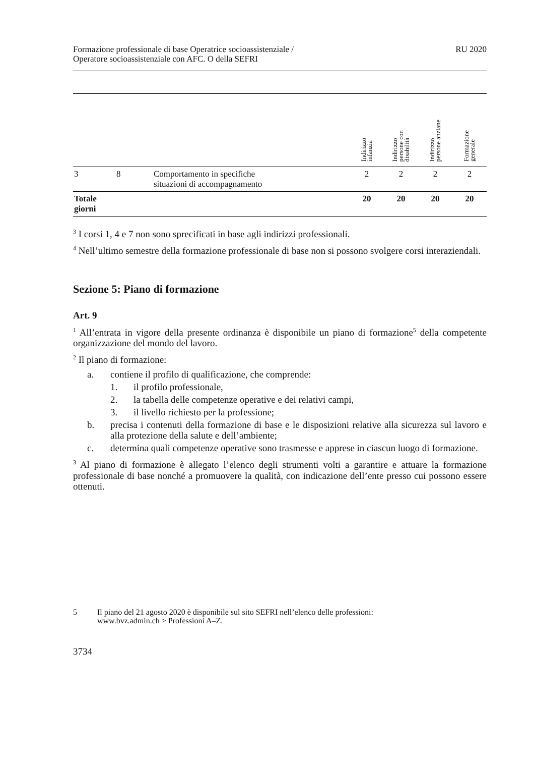Formazione professionale di base Operatrice socioassistenziale /
Operatore socioassistenziale con AFC. O della SEFRI
RU 2020
| | | | Indirizzo infanzia | Indirizzo persone con disabilità | Indirizzo persone anziane | Formazione generale |
| --- | --- | --- | --- | --- | --- | --- |
| 3 | 8 | Comportamento in specifiche situazioni di accompagnamento | 2 | 2 | 2 | 2 |
| Totale giorni | | | 20 | 20 | 20 | 20 |
<sup>3</sup> I corsi 1, 4 e 7 non sono sprecificati in base agli indirizzi professionali.
<sup>4</sup> Nell’ultimo semestre della formazione professionale di base non si possono svolgere corsi interaziendali.
Sezione 5: Piano di formazione
Art. 9
<sup>1</sup> All’entrata in vigore della presente ordinanza è disponibile un piano di formazione<sup>5</sup> della competente organizzazione del mondo del lavoro.
<sup>2</sup> Il piano di formazione:
a. contiene il profilo di qualificazione, che comprende:
1. il profilo professionale,
2. la tabella delle competenze operative e dei relativi campi,
3. il livello richiesto per la professione;
b. precisa i contenuti della formazione di base e le disposizioni relative alla sicurezza sul lavoro e alla protezione della salute e dell’ambiente;
c. determina quali competenze operative sono trasmesse e apprese in ciascun luogo di formazione.
<sup>3</sup> Al piano di formazione è allegato l’elenco degli strumenti volti a garantire e attuare la formazione professionale di base nonché a promuovere la qualità, con indicazione dell’ente presso cui possono essere ottenuti.
5 Il piano del 21 agosto 2020 è disponibile sul sito SEFRI nell’elenco delle professioni:
www.bvz.admin.ch > Professioni A–Z.
3734